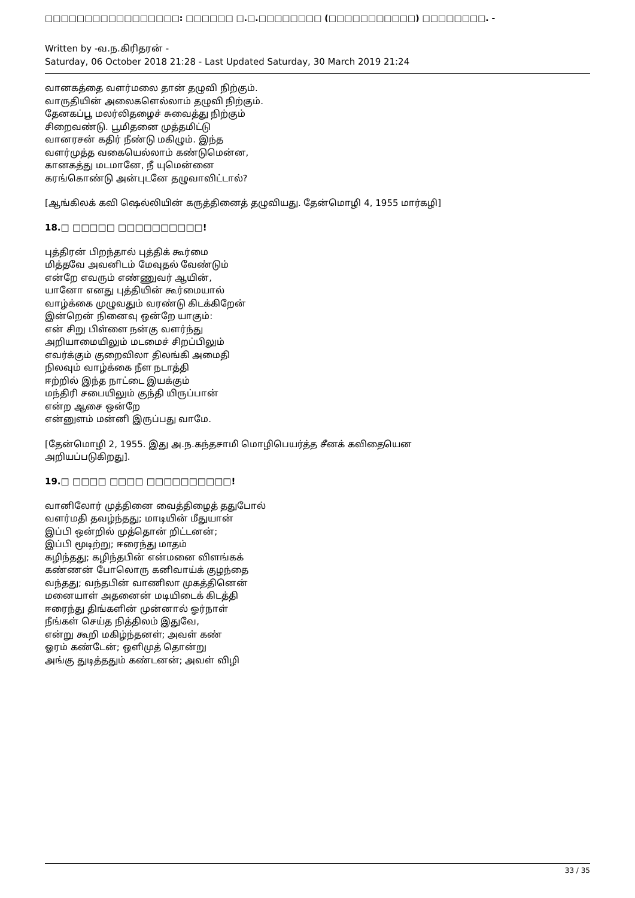□□□□□□□□□□□□□□□□□: □□□□□□ □.□.□□□□□□□□ (□□□□□□□□□□□) □□□□□□□□. -
Written by -வ.ந.கிரிதரன் -
Saturday, 06 October 2018 21:28 - Last Updated Saturday, 30 March 2019 21:24
வானகத்தை வளர்மலை தான் தழுவி நிற்கும்.
வாருதியின் அலைகளெல்லாம் தழுவி நிற்கும்.
தேனகப்பூ மலர்லிதழைச் சுவைத்து நிற்கும்
சிறைவண்டு. பூமிதனை முத்தமிட்டு
வானரசன் கதிர் நீண்டு மகிழும். இந்த
வளர்முத்த வகையெல்லாம் கண்டுமென்ன,
கானகத்து மடமானே, நீ யுமென்னை
கரங்கொண்டு அன்புடனே தழுவாவிட்டால்?
[ஆங்கிலக் கவி ஷெல்லியின் கருத்தினைத் தழுவியது. தேன்மொழி 4, 1955 மார்கழி]
18.□ □□□□□ □□□□□□□□□□!
புத்திரன் பிறந்தால் புத்திக் கூர்மை
மித்தவே அவனிடம் மேவுதல் வேண்டும்
என்றே எவரும் எண்ணுவர் ஆயின்,
யானோ எனது புத்தியின் கூர்மையால்
வாழ்க்கை முழுவதும் வரண்டு கிடக்கிறேன்
இன்றென் நினைவு ஒன்றே யாகும்:
என் சிறு பிள்ளை நன்கு வளர்ந்து
அறியாமையிலும் மடமைச் சிறப்பிலும்
எவர்க்கும் குறைவிலா திலங்கி அமைதி
நிலவும் வாழ்க்கை நீள நடாத்தி
ஈற்றில் இந்த நாட்டை இயக்கும்
மந்திரி சபையிலும் குந்தி யிருப்பான்
என்ற ஆசை ஒன்றே
என்னுளம் மன்னி இருப்பது வாமே.
[தேன்மொழி 2, 1955. இது அ.ந.கந்தசாமி மொழிபெயர்த்த சீனக் கவிதையென
அறியப்படுகிறது].
19.□ □□□□ □□□□ □□□□□□□□□□!
வானிலோர் முத்தினை வைத்திழைத் ததுபோல்
வளர்மதி தவழ்ந்தது; மாடியின் மீதுயான்
இப்பி ஒன்றில் முத்தொன் றிட்டனன்;
இப்பி மூடிற்று; ஈரைந்து மாதம்
கழிந்தது; கழிந்தபின் என்மனை விளங்கக்
கண்ணன் போலொரு கனிவாய்க் குழந்தை
வந்தது; வந்தபின் வாணிலா முகத்தினென்
மனையாள் அதனைன் மடியிடைக் கிடத்தி
ஈரைந்து திங்களின் முன்னால் ஓர்நாள்
நீங்கள் செய்த நித்திலம் இதுவே,
என்று கூறி மகிழ்ந்தனள்; அவள் கண்
ஓரம் கண்டேன்; ஒளிமுத் தொன்று
அங்கு துடித்ததும் கண்டனன்; அவள் விழி
33 / 35